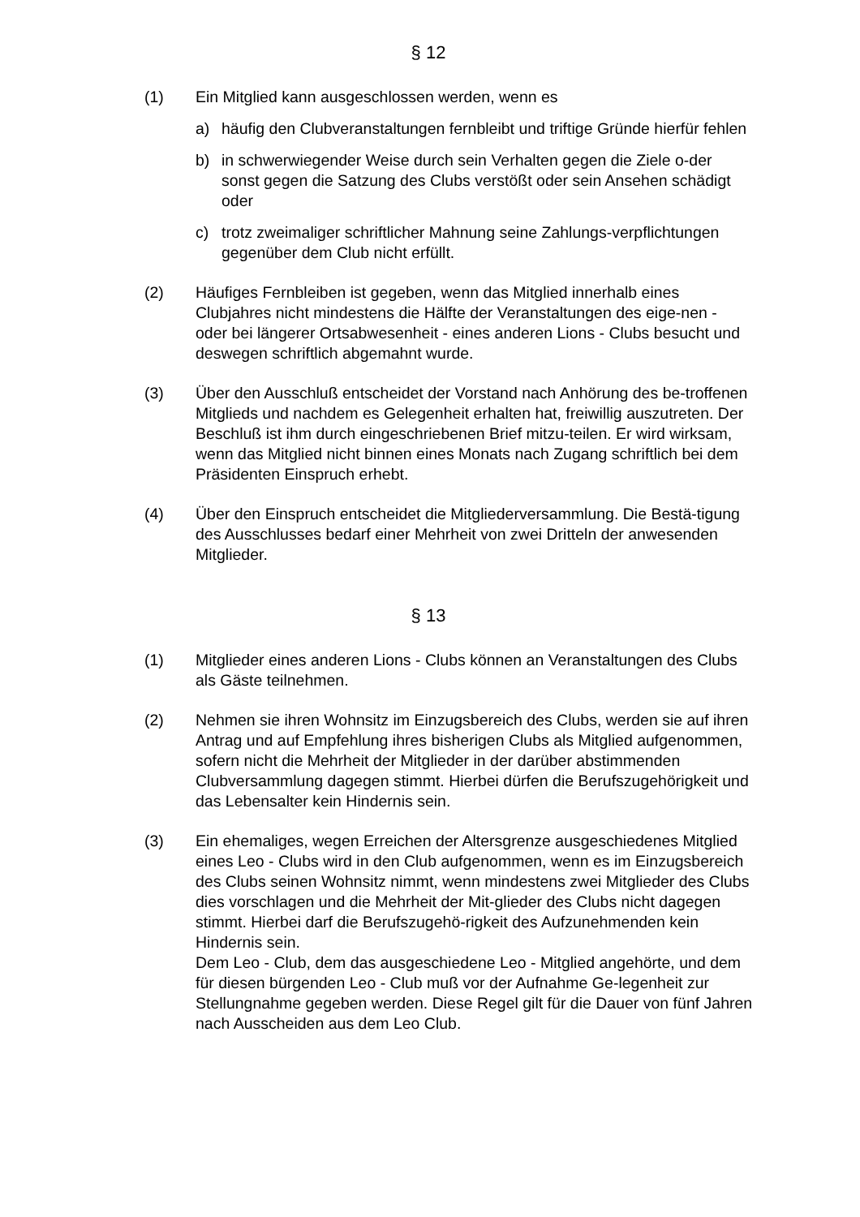§ 12
(1) Ein Mitglied kann ausgeschlossen werden, wenn es
a) häufig den Clubveranstaltungen fernbleibt und triftige Gründe hierfür fehlen
b) in schwerwiegender Weise durch sein Verhalten gegen die Ziele o-der sonst gegen die Satzung des Clubs verstößt oder sein Ansehen schädigt oder
c) trotz zweimaliger schriftlicher Mahnung seine Zahlungs-verpflichtungen gegenüber dem Club nicht erfüllt.
(2) Häufiges Fernbleiben ist gegeben, wenn das Mitglied innerhalb eines Clubjahres nicht mindestens die Hälfte der Veranstaltungen des eige-nen - oder bei längerer Ortsabwesenheit - eines anderen Lions - Clubs besucht und deswegen schriftlich abgemahnt wurde.
(3) Über den Ausschluß entscheidet der Vorstand nach Anhörung des be-troffenen Mitglieds und nachdem es Gelegenheit erhalten hat, freiwillig auszutreten. Der Beschluß ist ihm durch eingeschriebenen Brief mitzu-teilen. Er wird wirksam, wenn das Mitglied nicht binnen eines Monats nach Zugang schriftlich bei dem Präsidenten Einspruch erhebt.
(4) Über den Einspruch entscheidet die Mitgliederversammlung. Die Bestä-tigung des Ausschlusses bedarf einer Mehrheit von zwei Dritteln der anwesenden Mitglieder.
§ 13
(1) Mitglieder eines anderen Lions - Clubs können an Veranstaltungen des Clubs als Gäste teilnehmen.
(2) Nehmen sie ihren Wohnsitz im Einzugsbereich des Clubs, werden sie auf ihren Antrag und auf Empfehlung ihres bisherigen Clubs als Mitglied aufgenommen, sofern nicht die Mehrheit der Mitglieder in der darüber abstimmenden Clubversammlung dagegen stimmt. Hierbei dürfen die Berufszugehörigkeit und das Lebensalter kein Hindernis sein.
(3) Ein ehemaliges, wegen Erreichen der Altersgrenze ausgeschiedenes Mitglied eines Leo - Clubs wird in den Club aufgenommen, wenn es im Einzugsbereich des Clubs seinen Wohnsitz nimmt, wenn mindestens zwei Mitglieder des Clubs dies vorschlagen und die Mehrheit der Mit-glieder des Clubs nicht dagegen stimmt. Hierbei darf die Berufszugehö-rigkeit des Aufzunehmenden kein Hindernis sein.
Dem Leo - Club, dem das ausgeschiedene Leo - Mitglied angehörte, und dem für diesen bürgenden Leo - Club muß vor der Aufnahme Ge-legenheit zur Stellungnahme gegeben werden. Diese Regel gilt für die Dauer von fünf Jahren nach Ausscheiden aus dem Leo Club.